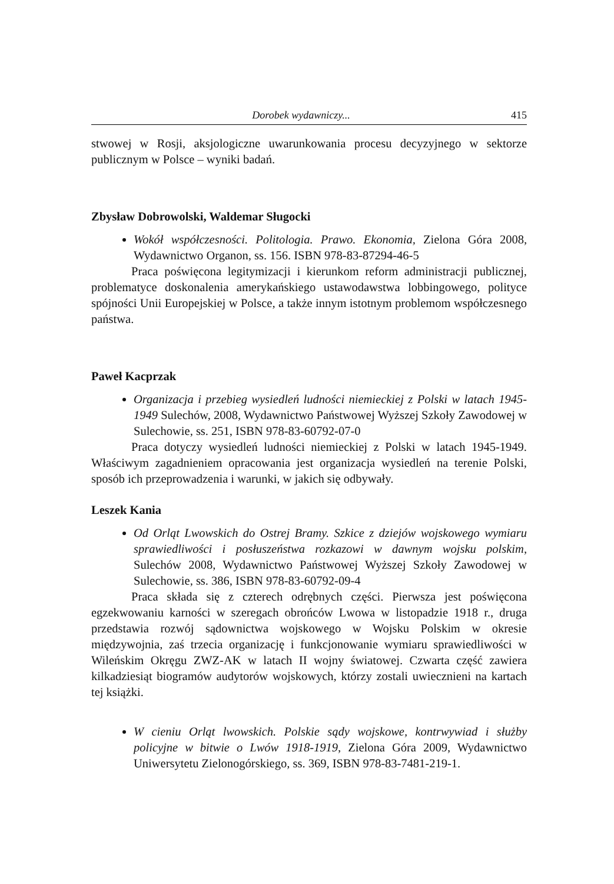Dorobek wydawniczy... 415
stwowej w Rosji, aksjologiczne uwarunkowania procesu decyzyjnego w sektorze publicznym w Polsce – wyniki badań.
Zbysław Dobrowolski, Waldemar Sługocki
Wokół współczesności. Politologia. Prawo. Ekonomia, Zielona Góra 2008, Wydawnictwo Organon, ss. 156. ISBN 978-83-87294-46-5
Praca poświęcona legitymizacji i kierunkom reform administracji publicznej, problematyce doskonalenia amerykańskiego ustawodawstwa lobbingowego, polityce spójności Unii Europejskiej w Polsce, a także innym istotnym problemom współczesnego państwa.
Paweł Kacprzak
Organizacja i przebieg wysiedleń ludności niemieckiej z Polski w latach 1945-1949 Sulechów, 2008, Wydawnictwo Państwowej Wyższej Szkoły Zawodowej w Sulechowie, ss. 251, ISBN 978-83-60792-07-0
Praca dotyczy wysiedleń ludności niemieckiej z Polski w latach 1945-1949. Właściwym zagadnieniem opracowania jest organizacja wysiedleń na terenie Polski, sposób ich przeprowadzenia i warunki, w jakich się odbywały.
Leszek Kania
Od Orląt Lwowskich do Ostrej Bramy. Szkice z dziejów wojskowego wymiaru sprawiedliwości i posłuszeństwa rozkazowi w dawnym wojsku polskim, Sulechów 2008, Wydawnictwo Państwowej Wyższej Szkoły Zawodowej w Sulechowie, ss. 386, ISBN 978-83-60792-09-4
Praca składa się z czterech odrębnych części. Pierwsza jest poświęcona egzekwowaniu karności w szeregach obrońców Lwowa w listopadzie 1918 r., druga przedstawia rozwój sądownictwa wojskowego w Wojsku Polskim w okresie międzywojnia, zaś trzecia organizację i funkcjonowanie wymiaru sprawiedliwości w Wileńskim Okręgu ZWZ-AK w latach II wojny światowej. Czwarta część zawiera kilkadziesiąt biogramów audytorów wojskowych, którzy zostali uwiecznieni na kartach tej książki.
W cieniu Orląt lwowskich. Polskie sądy wojskowe, kontrwywiad i służby policyjne w bitwie o Lwów 1918-1919, Zielona Góra 2009, Wydawnictwo Uniwersytetu Zielonogórskiego, ss. 369, ISBN 978-83-7481-219-1.